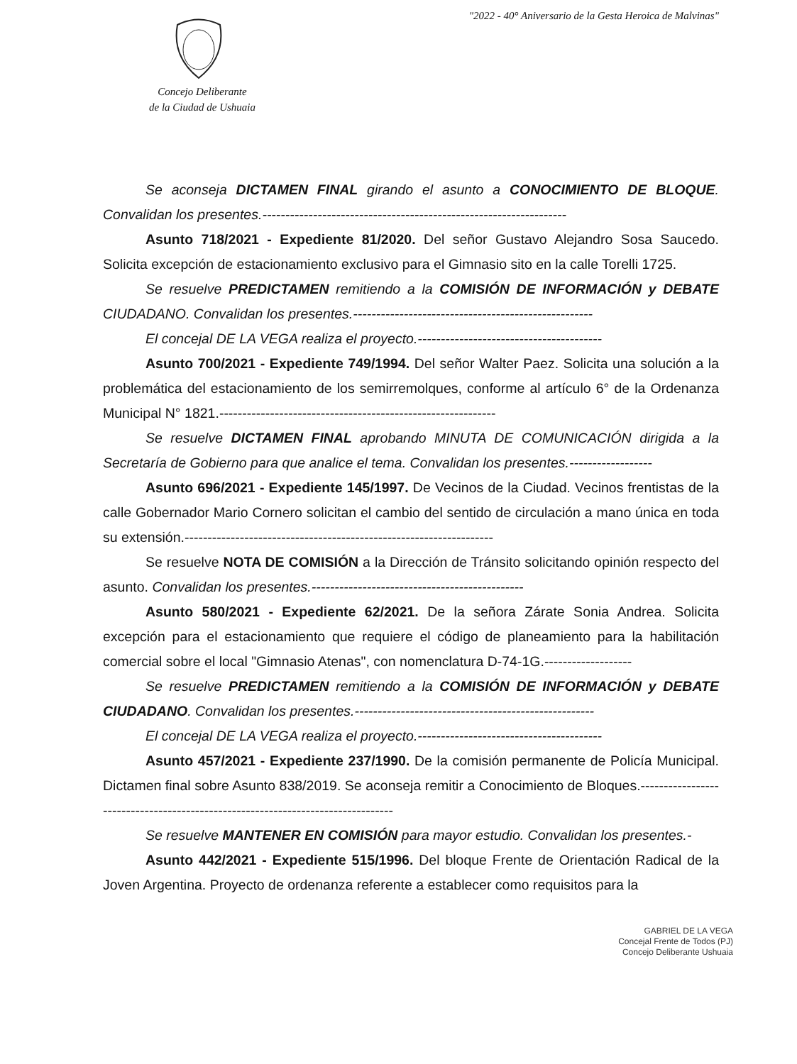"2022 - 40° Aniversario de la Gesta Heroica de Malvinas"
Concejo Deliberante
de la Ciudad de Ushuaia
Se aconseja DICTAMEN FINAL girando el asunto a CONOCIMIENTO DE BLOQUE. Convalidan los presentes.------------------------------------------------------------------
Asunto 718/2021 - Expediente 81/2020. Del señor Gustavo Alejandro Sosa Saucedo. Solicita excepción de estacionamiento exclusivo para el Gimnasio sito en la calle Torelli 1725.
Se resuelve PREDICTAMEN remitiendo a la COMISIÓN DE INFORMACIÓN y DEBATE CIUDADANO. Convalidan los presentes.----------------------------------------------------
El concejal DE LA VEGA realiza el proyecto.----------------------------------------
Asunto 700/2021 - Expediente 749/1994. Del señor Walter Paez. Solicita una solución a la problemática del estacionamiento de los semirremolques, conforme al artículo 6° de la Ordenanza Municipal N° 1821.------------------------------------------------------------
Se resuelve DICTAMEN FINAL aprobando MINUTA DE COMUNICACIÓN dirigida a la Secretaría de Gobierno para que analice el tema. Convalidan los presentes.------------------
Asunto 696/2021 - Expediente 145/1997. De Vecinos de la Ciudad. Vecinos frentistas de la calle Gobernador Mario Cornero solicitan el cambio del sentido de circulación a mano única en toda su extensión.-------------------------------------------------------------------
Se resuelve NOTA DE COMISIÓN a la Dirección de Tránsito solicitando opinión respecto del asunto. Convalidan los presentes.----------------------------------------------
Asunto 580/2021 - Expediente 62/2021. De la señora Zárate Sonia Andrea. Solicita excepción para el estacionamiento que requiere el código de planeamiento para la habilitación comercial sobre el local "Gimnasio Atenas", con nomenclatura D-74-1G.-------------------
Se resuelve PREDICTAMEN remitiendo a la COMISIÓN DE INFORMACIÓN y DEBATE CIUDADANO. Convalidan los presentes.----------------------------------------------------
El concejal DE LA VEGA realiza el proyecto.----------------------------------------
Asunto 457/2021 - Expediente 237/1990. De la comisión permanente de Policía Municipal. Dictamen final sobre Asunto 838/2019. Se aconseja remitir a Conocimiento de Bloques.--------------------------------------------------------------------------------
Se resuelve MANTENER EN COMISIÓN para mayor estudio. Convalidan los presentes.-
Asunto 442/2021 - Expediente 515/1996. Del bloque Frente de Orientación Radical de la Joven Argentina. Proyecto de ordenanza referente a establecer como requisitos para la
GABRIEL DE LA VEGA
Concejal Frente de Todos (PJ)
Concejo Deliberante Ushuaia